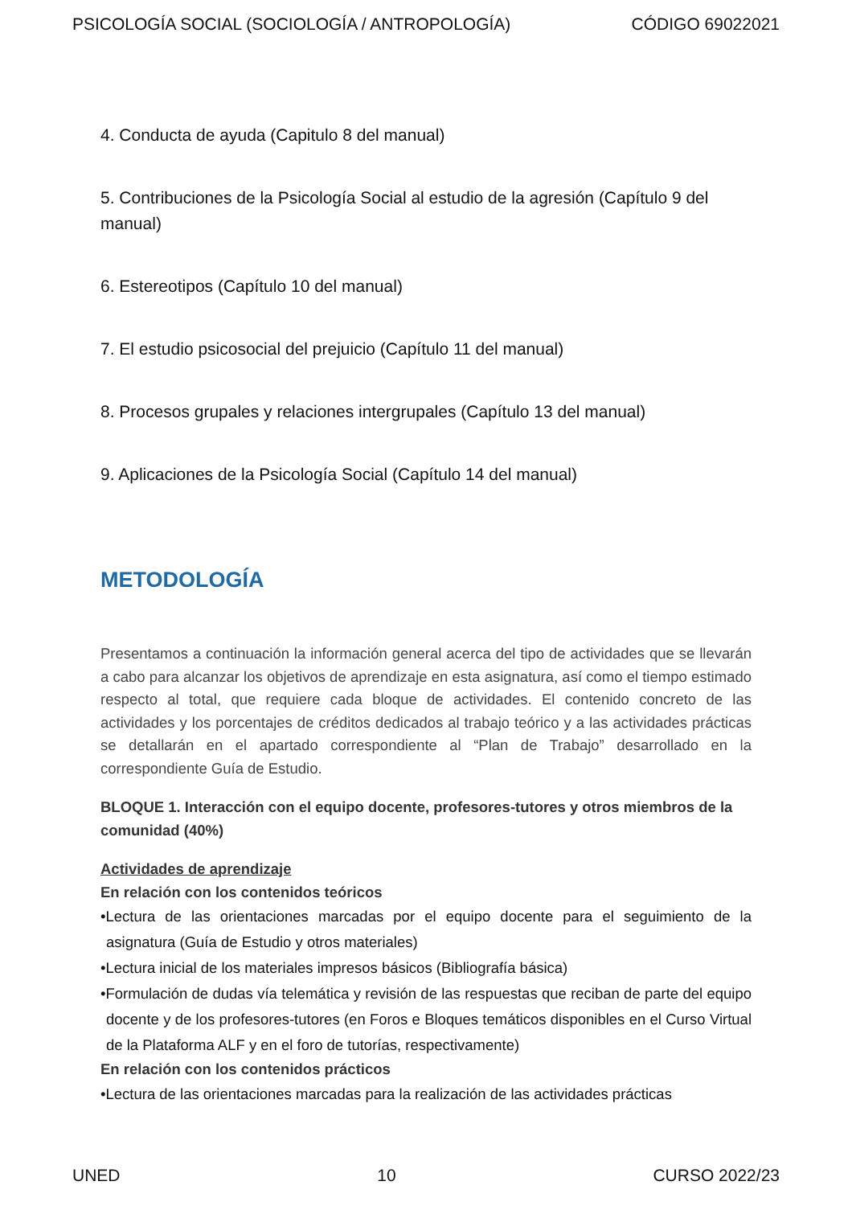PSICOLOGÍA SOCIAL (SOCIOLOGÍA / ANTROPOLOGÍA) CÓDIGO 69022021
4. Conducta de ayuda (Capitulo 8 del manual)
5. Contribuciones de la Psicología Social al estudio de la agresión (Capítulo 9 del manual)
6. Estereotipos (Capítulo 10 del manual)
7. El estudio psicosocial del prejuicio (Capítulo 11 del manual)
8. Procesos grupales y relaciones intergrupales (Capítulo 13 del manual)
9. Aplicaciones de la Psicología Social (Capítulo 14 del manual)
METODOLOGÍA
Presentamos a continuación la información general acerca del tipo de actividades que se llevarán a cabo para alcanzar los objetivos de aprendizaje en esta asignatura, así como el tiempo estimado respecto al total, que requiere cada bloque de actividades. El contenido concreto de las actividades y los porcentajes de créditos dedicados al trabajo teórico y a las actividades prácticas se detallarán en el apartado correspondiente al “Plan de Trabajo” desarrollado en la correspondiente Guía de Estudio.
BLOQUE 1. Interacción con el equipo docente, profesores-tutores y otros miembros de la comunidad (40%)
Actividades de aprendizaje
En relación con los contenidos teóricos
•Lectura de las orientaciones marcadas por el equipo docente para el seguimiento de la asignatura (Guía de Estudio y otros materiales)
•Lectura inicial de los materiales impresos básicos (Bibliografía básica)
•Formulación de dudas vía telemática y revisión de las respuestas que reciban de parte del equipo docente y de los profesores-tutores (en Foros e Bloques temáticos disponibles en el Curso Virtual de la Plataforma ALF y en el foro de tutorías, respectivamente)
En relación con los contenidos prácticos
•Lectura de las orientaciones marcadas para la realización de las actividades prácticas
UNED 10 CURSO 2022/23